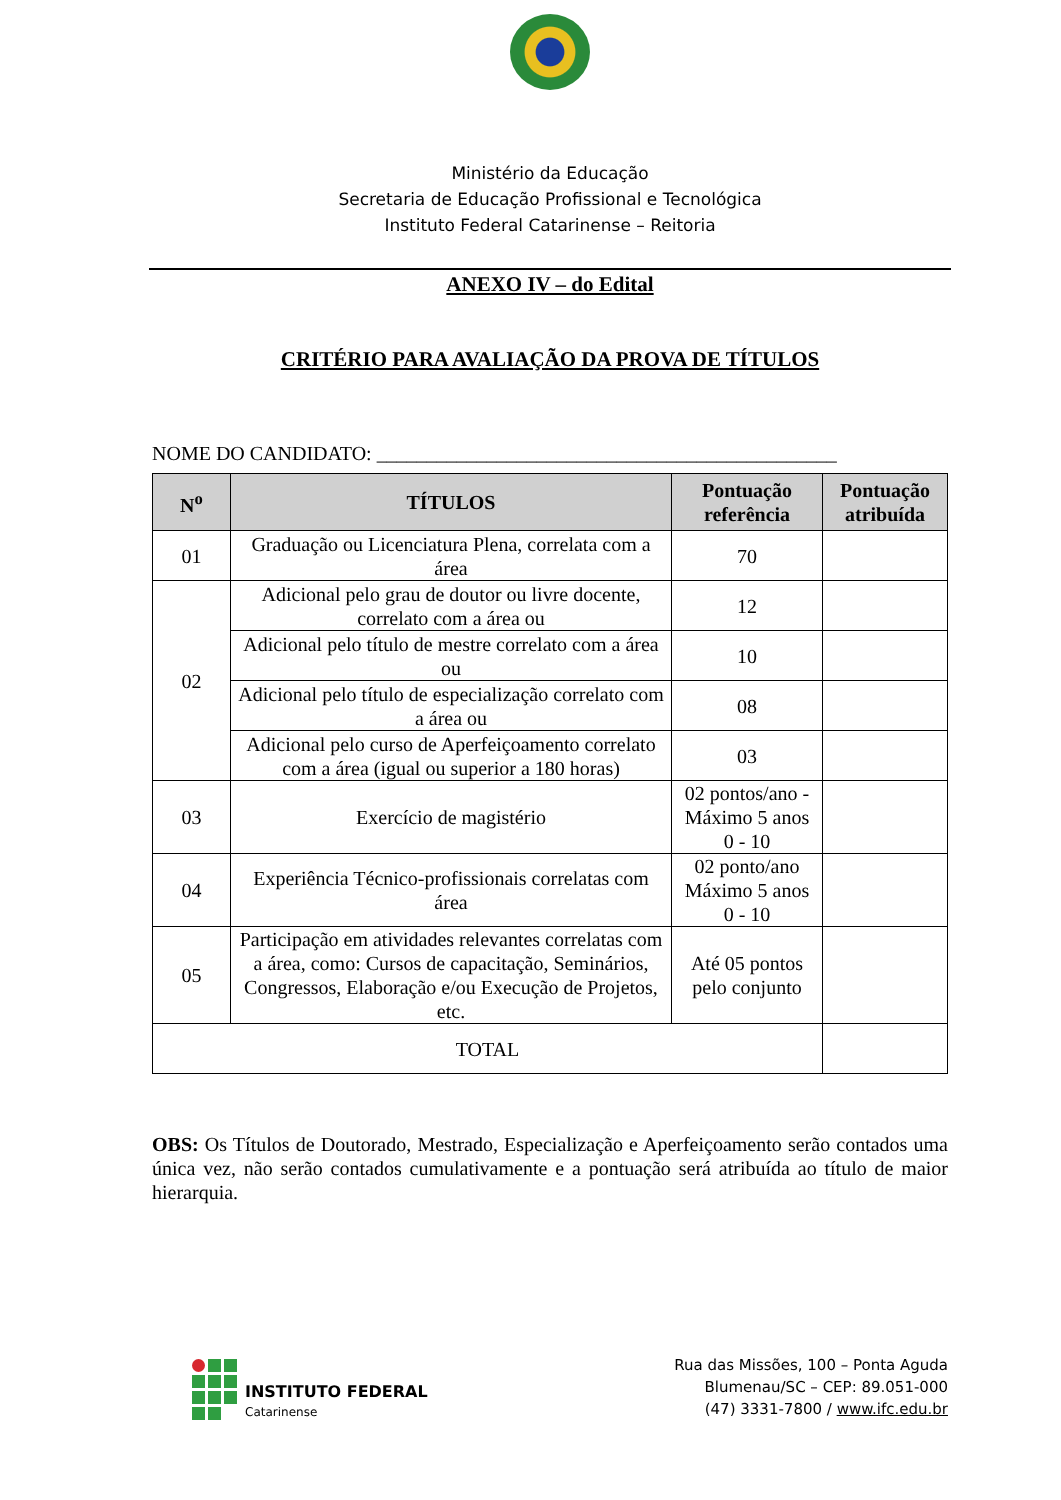Ministério da Educação
Secretaria de Educação Profissional e Tecnológica
Instituto Federal Catarinense – Reitoria
ANEXO IV – do Edital
CRITÉRIO PARA AVALIAÇÃO DA PROVA DE TÍTULOS
NOME DO CANDIDATO: ______________________________________________
| N<sup>o</sup> | TÍTULOS | Pontuação referência | Pontuação atribuída |
| --- | --- | --- | --- |
| 01 | Graduação ou Licenciatura Plena, correlata com a área | 70 | |
| 02 | Adicional pelo grau de doutor ou livre docente, correlato com a área ou | 12 | |
| | Adicional pelo título de mestre correlato com a área ou | 10 | |
| | Adicional pelo título de especialização correlato com a área ou | 08 | |
| | Adicional pelo curso de Aperfeiçoamento correlato com a área (igual ou superior a 180 horas) | 03 | |
| 03 | Exercício de magistério | 02 pontos/ano - Máximo 5 anos 0 - 10 | |
| 04 | Experiência Técnico-profissionais correlatas com área | 02 ponto/ano Máximo 5 anos 0 - 10 | |
| 05 | Participação em atividades relevantes correlatas com a área, como: Cursos de capacitação, Seminários, Congressos, Elaboração e/ou Execução de Projetos, etc. | Até 05 pontos pelo conjunto | |
| TOTAL | | | |
OBS: Os Títulos de Doutorado, Mestrado, Especialização e Aperfeiçoamento serão contados uma única vez, não serão contados cumulativamente e a pontuação será atribuída ao título de maior hierarquia.
INSTITUTO FEDERAL
Catarinense
Rua das Missões, 100 – Ponta Aguda
Blumenau/SC – CEP: 89.051-000
(47) 3331-7800 / www.ifc.edu.br